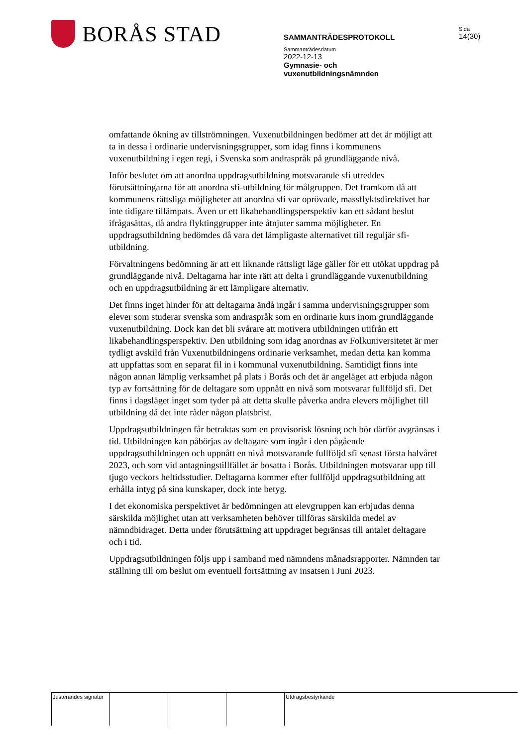BORÅS STAD
SAMMANTRÄDESPROTOKOLL
Sammanträdesdatum
2022-12-13
Gymnasie- och vuxenutbildningsnämnden
Sida
14(30)
omfattande ökning av tillströmningen. Vuxenutbildningen bedömer att det är möjligt att ta in dessa i ordinarie undervisningsgrupper, som idag finns i kommunens vuxenutbildning i egen regi, i Svenska som andraspråk på grundläggande nivå.
Inför beslutet om att anordna uppdragsutbildning motsvarande sfi utreddes förutsättningarna för att anordna sfi-utbildning för målgruppen. Det framkom då att kommunens rättsliga möjligheter att anordna sfi var oprövade, massflyktsdirektivet har inte tidigare tillämpats. Även ur ett likabehandlingsperspektiv kan ett sådant beslut ifrågasättas, då andra flyktinggrupper inte åtnjuter samma möjligheter. En uppdragsutbildning bedömdes då vara det lämpligaste alternativet till reguljär sfi-utbildning.
Förvaltningens bedömning är att ett liknande rättsligt läge gäller för ett utökat uppdrag på grundläggande nivå. Deltagarna har inte rätt att delta i grundläggande vuxenutbildning och en uppdragsutbildning är ett lämpligare alternativ.
Det finns inget hinder för att deltagarna ändå ingår i samma undervisningsgrupper som elever som studerar svenska som andraspråk som en ordinarie kurs inom grundläggande vuxenutbildning. Dock kan det bli svårare att motivera utbildningen utifrån ett likabehandlingsperspektiv. Den utbildning som idag anordnas av Folkuniversitetet är mer tydligt avskild från Vuxenutbildningens ordinarie verksamhet, medan detta kan komma att uppfattas som en separat fil in i kommunal vuxenutbildning. Samtidigt finns inte någon annan lämplig verksamhet på plats i Borås och det är angeläget att erbjuda någon typ av fortsättning för de deltagare som uppnått en nivå som motsvarar fullföljd sfi. Det finns i dagsläget inget som tyder på att detta skulle påverka andra elevers möjlighet till utbildning då det inte råder någon platsbrist.
Uppdragsutbildningen får betraktas som en provisorisk lösning och bör därför avgränsas i tid. Utbildningen kan påbörjas av deltagare som ingår i den pågående uppdragsutbildningen och uppnått en nivå motsvarande fullföljd sfi senast första halvåret 2023, och som vid antagningstillfället är bosatta i Borås. Utbildningen motsvarar upp till tjugo veckors heltidsstudier. Deltagarna kommer efter fullföljd uppdragsutbildning att erhålla intyg på sina kunskaper, dock inte betyg.
I det ekonomiska perspektivet är bedömningen att elevgruppen kan erbjudas denna särskilda möjlighet utan att verksamheten behöver tillföras särskilda medel av nämndbidraget. Detta under förutsättning att uppdraget begränsas till antalet deltagare och i tid.
Uppdragsutbildningen följs upp i samband med nämndens månadsrapporter. Nämnden tar ställning till om beslut om eventuell fortsättning av insatsen i Juni 2023.
Justerandes signatur
Utdragsbestyrkande